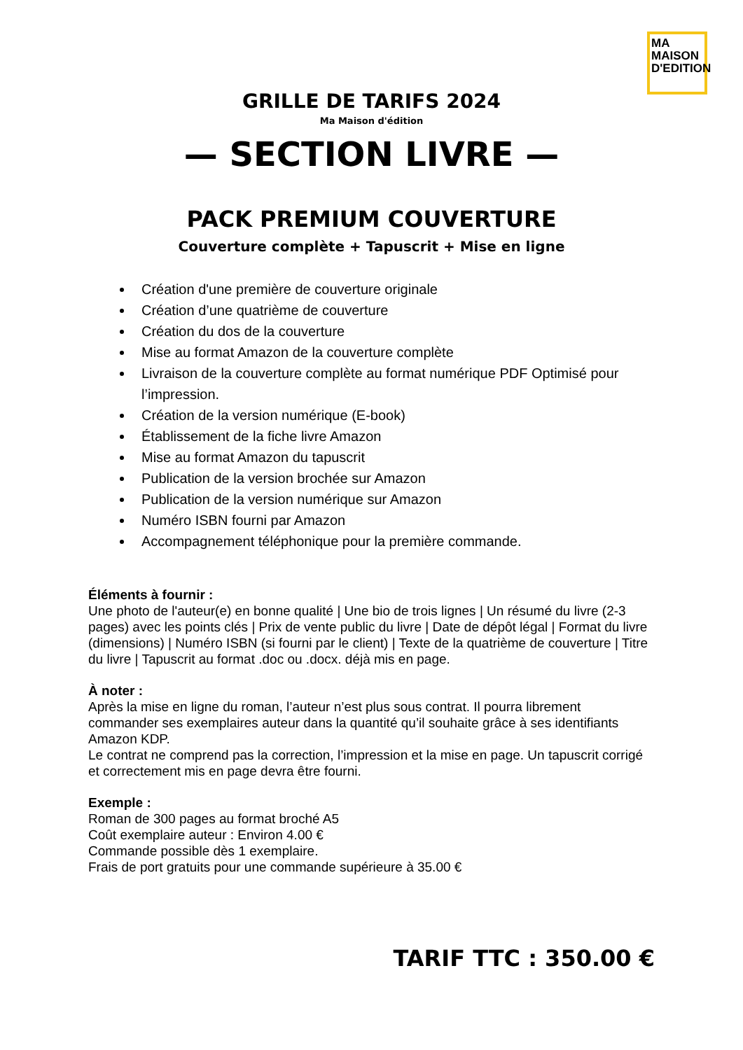MA
MAISON
D'EDITION
GRILLE DE TARIFS 2024
Ma Maison d'édition
— SECTION LIVRE —
PACK PREMIUM COUVERTURE
Couverture complète + Tapuscrit + Mise en ligne
Création d'une première de couverture originale
Création d’une quatrième de couverture
Création du dos de la couverture
Mise au format Amazon de la couverture complète
Livraison de la couverture complète au format numérique PDF Optimisé pour l’impression.
Création de la version numérique (E-book)
Établissement de la fiche livre Amazon
Mise au format Amazon du tapuscrit
Publication de la version brochée sur Amazon
Publication de la version numérique sur Amazon
Numéro ISBN fourni par Amazon
Accompagnement téléphonique pour la première commande.
Éléments à fournir :
Une photo de l'auteur(e) en bonne qualité | Une bio de trois lignes | Un résumé du livre (2-3 pages) avec les points clés | Prix de vente public du livre | Date de dépôt légal | Format du livre (dimensions) | Numéro ISBN (si fourni par le client) | Texte de la quatrième de couverture | Titre du livre | Tapuscrit au format .doc ou .docx. déjà mis en page.
À noter :
Après la mise en ligne du roman, l’auteur n’est plus sous contrat. Il pourra librement commander ses exemplaires auteur dans la quantité qu’il souhaite grâce à ses identifiants Amazon KDP.
Le contrat ne comprend pas la correction, l’impression et la mise en page. Un tapuscrit corrigé et correctement mis en page devra être fourni.
Exemple :
Roman de 300 pages au format broché A5
Coût exemplaire auteur : Environ 4.00 €
Commande possible dès 1 exemplaire.
Frais de port gratuits pour une commande supérieure à 35.00 €
TARIF TTC : 350.00 €